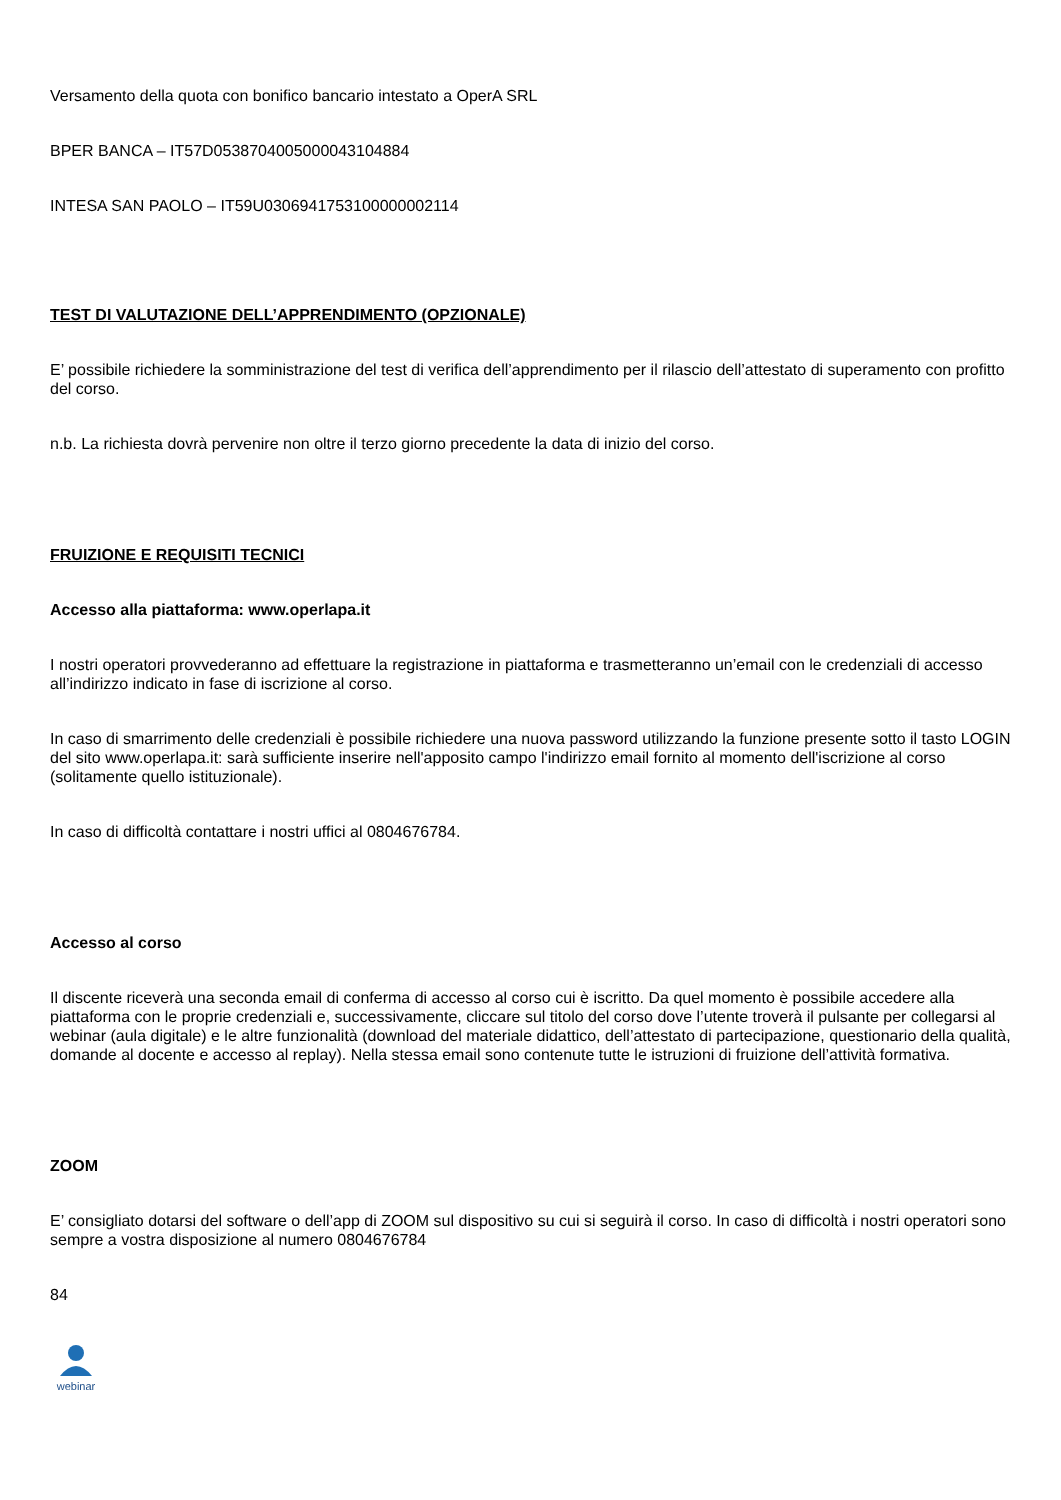Versamento della quota con bonifico bancario intestato a OperA SRL
BPER BANCA – IT57D0538704005000043104884
INTESA SAN PAOLO – IT59U0306941753100000002114
TEST DI VALUTAZIONE DELL’APPRENDIMENTO (OPZIONALE)
E’ possibile richiedere la somministrazione del test di verifica dell’apprendimento per il rilascio dell’attestato di superamento con profitto del corso.
n.b. La richiesta dovrà pervenire non oltre il terzo giorno precedente la data di inizio del corso.
FRUIZIONE E REQUISITI TECNICI
Accesso alla piattaforma: www.operlapa.it
I nostri operatori provvederanno ad effettuare la registrazione in piattaforma e trasmetteranno un’email con le credenziali di accesso all’indirizzo indicato in fase di iscrizione al corso.
In caso di smarrimento delle credenziali è possibile richiedere una nuova password utilizzando la funzione presente sotto il tasto LOGIN del sito www.operlapa.it: sarà sufficiente inserire nell'apposito campo l'indirizzo email fornito al momento dell'iscrizione al corso (solitamente quello istituzionale).
In caso di difficoltà contattare i nostri uffici al 0804676784.
Accesso al corso
Il discente riceverà una seconda email di conferma di accesso al corso cui è iscritto. Da quel momento è possibile accedere alla piattaforma con le proprie credenziali e, successivamente, cliccare sul titolo del corso dove l’utente troverà il pulsante per collegarsi al webinar (aula digitale) e le altre funzionalità (download del materiale didattico, dell’attestato di partecipazione, questionario della qualità, domande al docente e accesso al replay). Nella stessa email sono contenute tutte le istruzioni di fruizione dell’attività formativa.
ZOOM
E’ consigliato dotarsi del software o dell’app di ZOOM sul dispositivo su cui si seguirà il corso. In caso di difficoltà i nostri operatori sono sempre a vostra disposizione al numero 0804676784
84
webinar